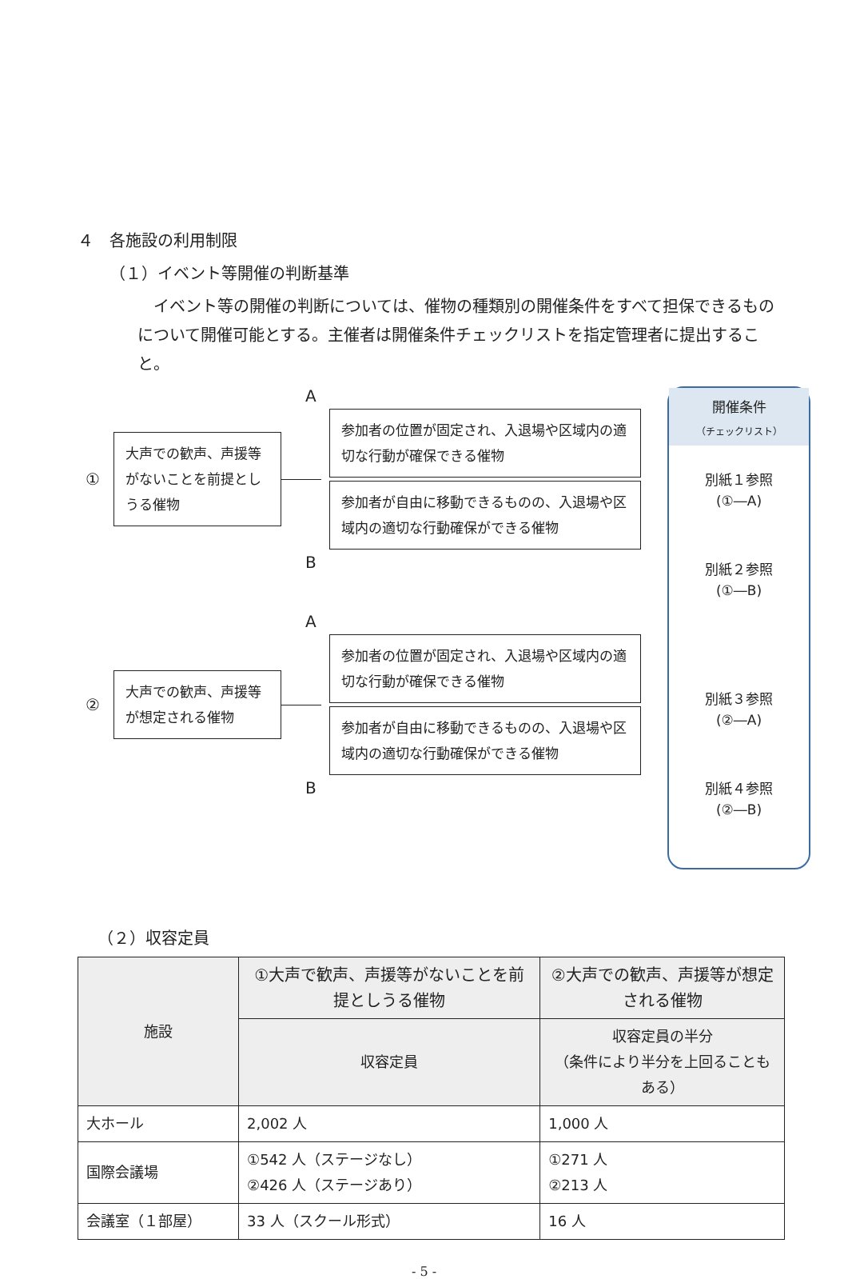４　各施設の利用制限
（１）イベント等開催の判断基準
イベント等の開催の判断については、催物の種類別の開催条件をすべて担保できるものについて開催可能とする。主催者は開催条件チェックリストを指定管理者に提出すること。
①
大声での歓声、声援等がないことを前提としうる催物
A
参加者の位置が固定され、入退場や区域内の適切な行動が確保できる催物
参加者が自由に移動できるものの、入退場や区域内の適切な行動確保ができる催物
B
②
大声での歓声、声援等が想定される催物
A
参加者の位置が固定され、入退場や区域内の適切な行動が確保できる催物
参加者が自由に移動できるものの、入退場や区域内の適切な行動確保ができる催物
B
開催条件
（チェックリスト）
別紙１参照
(①―A)
別紙２参照
(①―B)
別紙３参照
(②―A)
別紙４参照
(②―B)
（２）収容定員
| 施設 | ①大声で歓声、声援等がないことを前提としうる催物 | ②大声での歓声、声援等が想定される催物 |
| --- | --- | --- |
| | 収容定員 | 収容定員の半分 （条件により半分を上回ることもある） |
| 大ホール | 2,002 人 | 1,000 人 |
| 国際会議場 | ①542 人（ステージなし） ②426 人（ステージあり） | ①271 人 ②213 人 |
| 会議室（１部屋） | 33 人（スクール形式） | 16 人 |
- 5 -